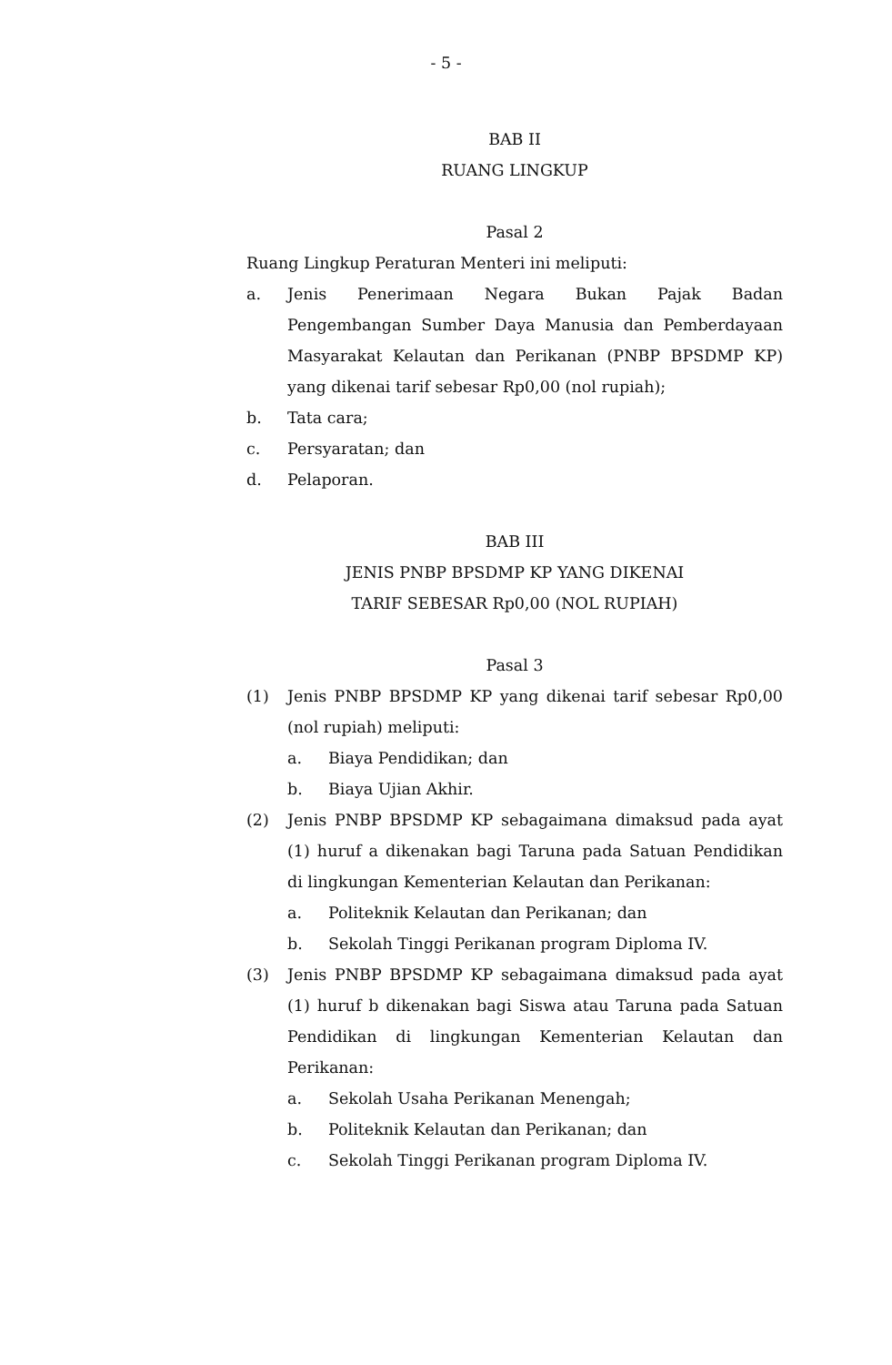- 5 -
BAB II
RUANG LINGKUP
Pasal 2
Ruang Lingkup Peraturan Menteri ini meliputi:
a. Jenis Penerimaan Negara Bukan Pajak Badan Pengembangan Sumber Daya Manusia dan Pemberdayaan Masyarakat Kelautan dan Perikanan (PNBP BPSDMP KP) yang dikenai tarif sebesar Rp0,00 (nol rupiah);
b. Tata cara;
c. Persyaratan; dan
d. Pelaporan.
BAB III
JENIS PNBP BPSDMP KP YANG DIKENAI
TARIF SEBESAR Rp0,00 (NOL RUPIAH)
Pasal 3
(1) Jenis PNBP BPSDMP KP yang dikenai tarif sebesar Rp0,00 (nol rupiah) meliputi:
a. Biaya Pendidikan; dan
b. Biaya Ujian Akhir.
(2) Jenis PNBP BPSDMP KP sebagaimana dimaksud pada ayat (1) huruf a dikenakan bagi Taruna pada Satuan Pendidikan di lingkungan Kementerian Kelautan dan Perikanan:
a. Politeknik Kelautan dan Perikanan; dan
b. Sekolah Tinggi Perikanan program Diploma IV.
(3) Jenis PNBP BPSDMP KP sebagaimana dimaksud pada ayat (1) huruf b dikenakan bagi Siswa atau Taruna pada Satuan Pendidikan di lingkungan Kementerian Kelautan dan Perikanan:
a. Sekolah Usaha Perikanan Menengah;
b. Politeknik Kelautan dan Perikanan; dan
c. Sekolah Tinggi Perikanan program Diploma IV.